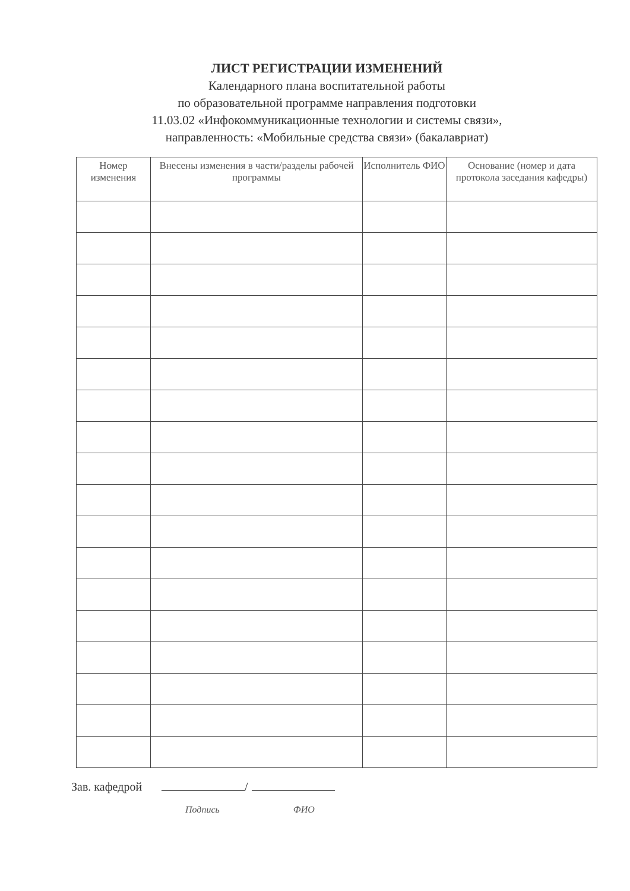ЛИСТ РЕГИСТРАЦИИ ИЗМЕНЕНИЙ
Календарного плана воспитательной работы
по образовательной программе направления подготовки
11.03.02 «Инфокоммуникационные технологии и системы связи»,
направленность: «Мобильные средства связи» (бакалавриат)
| Номер изменения | Внесены изменения в части/разделы рабочей программы | Исполнитель ФИО | Основание (номер и дата протокола заседания кафедры) |
| --- | --- | --- | --- |
Зав. кафедрой /
Подпись ФИО